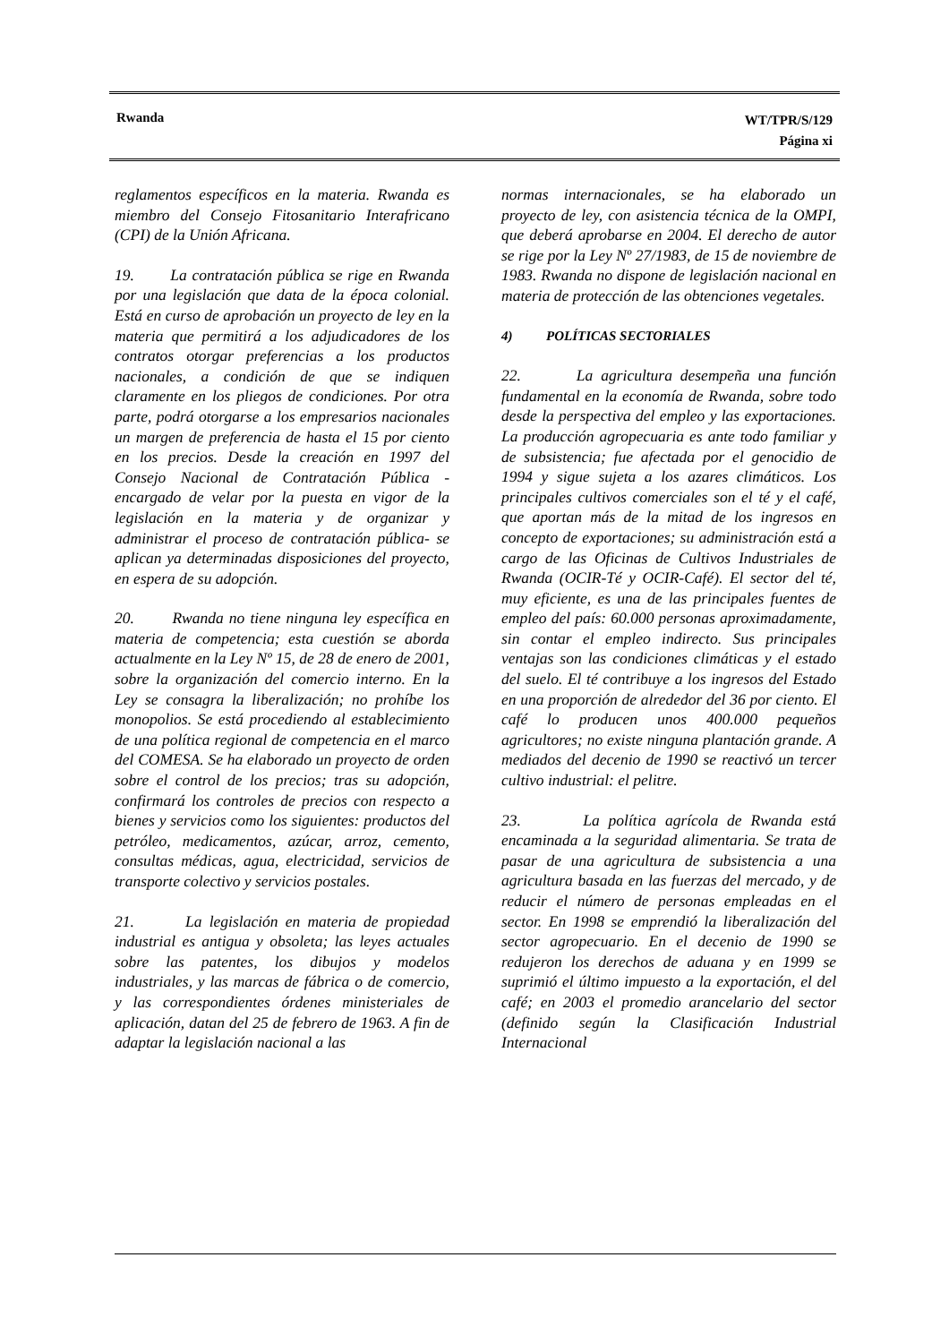Rwanda WT/TPR/S/129
Página xi
reglamentos específicos en la materia. Rwanda es miembro del Consejo Fitosanitario Interafricano (CPI) de la Unión Africana.
19. La contratación pública se rige en Rwanda por una legislación que data de la época colonial. Está en curso de aprobación un proyecto de ley en la materia que permitirá a los adjudicadores de los contratos otorgar preferencias a los productos nacionales, a condición de que se indiquen claramente en los pliegos de condiciones. Por otra parte, podrá otorgarse a los empresarios nacionales un margen de preferencia de hasta el 15 por ciento en los precios. Desde la creación en 1997 del Consejo Nacional de Contratación Pública -encargado de velar por la puesta en vigor de la legislación en la materia y de organizar y administrar el proceso de contratación pública- se aplican ya determinadas disposiciones del proyecto, en espera de su adopción.
20. Rwanda no tiene ninguna ley específica en materia de competencia; esta cuestión se aborda actualmente en la Ley Nº 15, de 28 de enero de 2001, sobre la organización del comercio interno. En la Ley se consagra la liberalización; no prohíbe los monopolios. Se está procediendo al establecimiento de una política regional de competencia en el marco del COMESA. Se ha elaborado un proyecto de orden sobre el control de los precios; tras su adopción, confirmará los controles de precios con respecto a bienes y servicios como los siguientes: productos del petróleo, medicamentos, azúcar, arroz, cemento, consultas médicas, agua, electricidad, servicios de transporte colectivo y servicios postales.
21. La legislación en materia de propiedad industrial es antigua y obsoleta; las leyes actuales sobre las patentes, los dibujos y modelos industriales, y las marcas de fábrica o de comercio, y las correspondientes órdenes ministeriales de aplicación, datan del 25 de febrero de 1963. A fin de adaptar la legislación nacional a las
normas internacionales, se ha elaborado un proyecto de ley, con asistencia técnica de la OMPI, que deberá aprobarse en 2004. El derecho de autor se rige por la Ley Nº 27/1983, de 15 de noviembre de 1983. Rwanda no dispone de legislación nacional en materia de protección de las obtenciones vegetales.
4) POLÍTICAS SECTORIALES
22. La agricultura desempeña una función fundamental en la economía de Rwanda, sobre todo desde la perspectiva del empleo y las exportaciones. La producción agropecuaria es ante todo familiar y de subsistencia; fue afectada por el genocidio de 1994 y sigue sujeta a los azares climáticos. Los principales cultivos comerciales son el té y el café, que aportan más de la mitad de los ingresos en concepto de exportaciones; su administración está a cargo de las Oficinas de Cultivos Industriales de Rwanda (OCIR-Té y OCIR-Café). El sector del té, muy eficiente, es una de las principales fuentes de empleo del país: 60.000 personas aproximadamente, sin contar el empleo indirecto. Sus principales ventajas son las condiciones climáticas y el estado del suelo. El té contribuye a los ingresos del Estado en una proporción de alrededor del 36 por ciento. El café lo producen unos 400.000 pequeños agricultores; no existe ninguna plantación grande. A mediados del decenio de 1990 se reactivó un tercer cultivo industrial: el pelitre.
23. La política agrícola de Rwanda está encaminada a la seguridad alimentaria. Se trata de pasar de una agricultura de subsistencia a una agricultura basada en las fuerzas del mercado, y de reducir el número de personas empleadas en el sector. En 1998 se emprendió la liberalización del sector agropecuario. En el decenio de 1990 se redujeron los derechos de aduana y en 1999 se suprimió el último impuesto a la exportación, el del café; en 2003 el promedio arancelario del sector (definido según la Clasificación Industrial Internacional